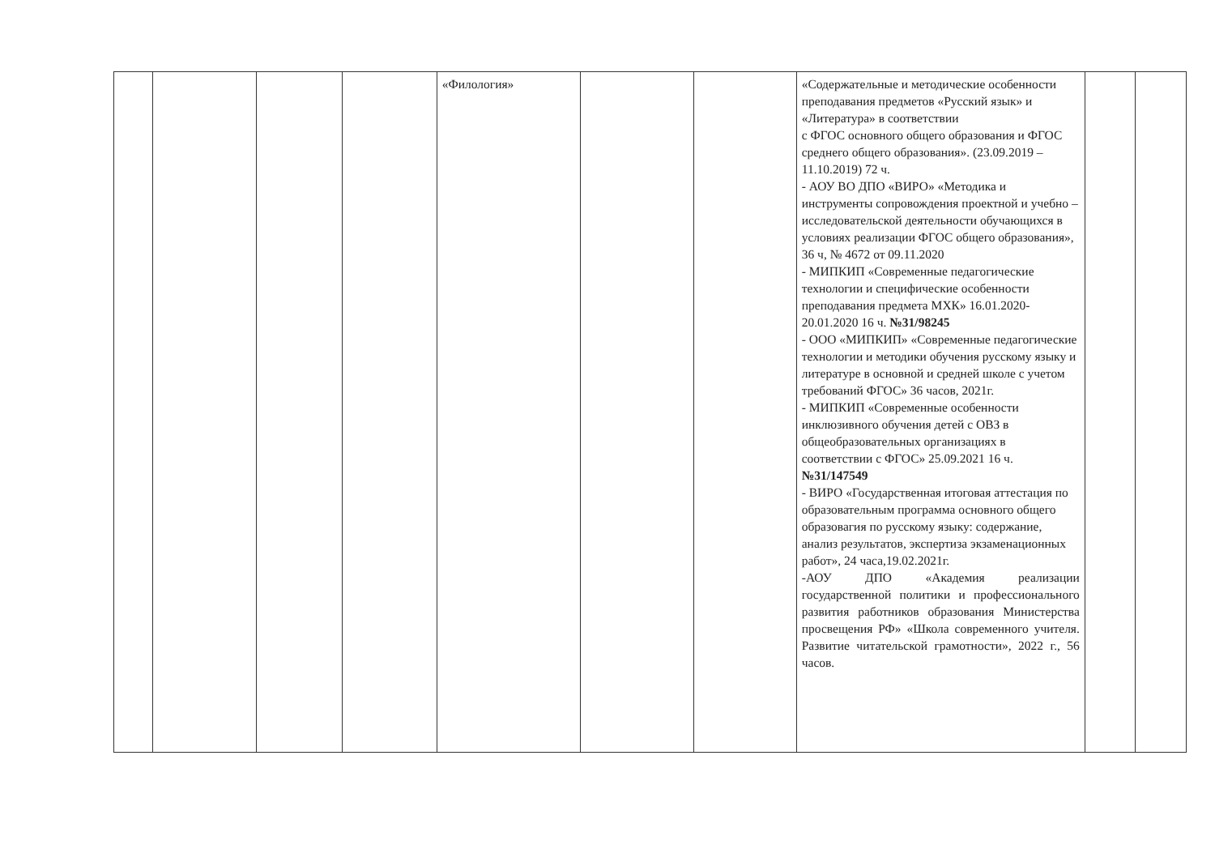| | | | | «Филология» | | | «Содержательные и методические особенности преподавания предметов «Русский язык» и «Литература» в соответствии с ФГОС основного общего образования и ФГОС среднего общего образования». (23.09.2019 – 11.10.2019) 72 ч. - АОУ ВО ДПО «ВИРО» «Методика и инструменты сопровождения проектной и учебно – исследовательской деятельности обучающихся в условиях реализации ФГОС общего образования», 36 ч, № 4672 от 09.11.2020 - МИПКИП «Современные педагогические технологии и специфические особенности преподавания предмета МХК» 16.01.2020-20.01.2020 16 ч. №31/98245 - ООО «МИПКИП» «Современные педагогические технологии и методики обучения русскому языку и литературе в основной и средней школе с учетом требований ФГОС» 36 часов, 2021г. - МИПКИП «Современные особенности инклюзивного обучения детей с ОВЗ в общеобразовательных организациях в соответствии с ФГОС» 25.09.2021 16 ч. №31/147549 - ВИРО «Государственная итоговая аттестация по образовательным программа основного общего образовагия по русскому языку: содержание, анализ результатов, экспертиза экзаменационных работ», 24 часа,19.02.2021г. -АОУ ДПО «Академия реализации государственной политики и профессионального развития работников образования Министерства просвещения РФ» «Школа современного учителя. Развитие читательской грамотности», 2022 г., 56 часов. | | |